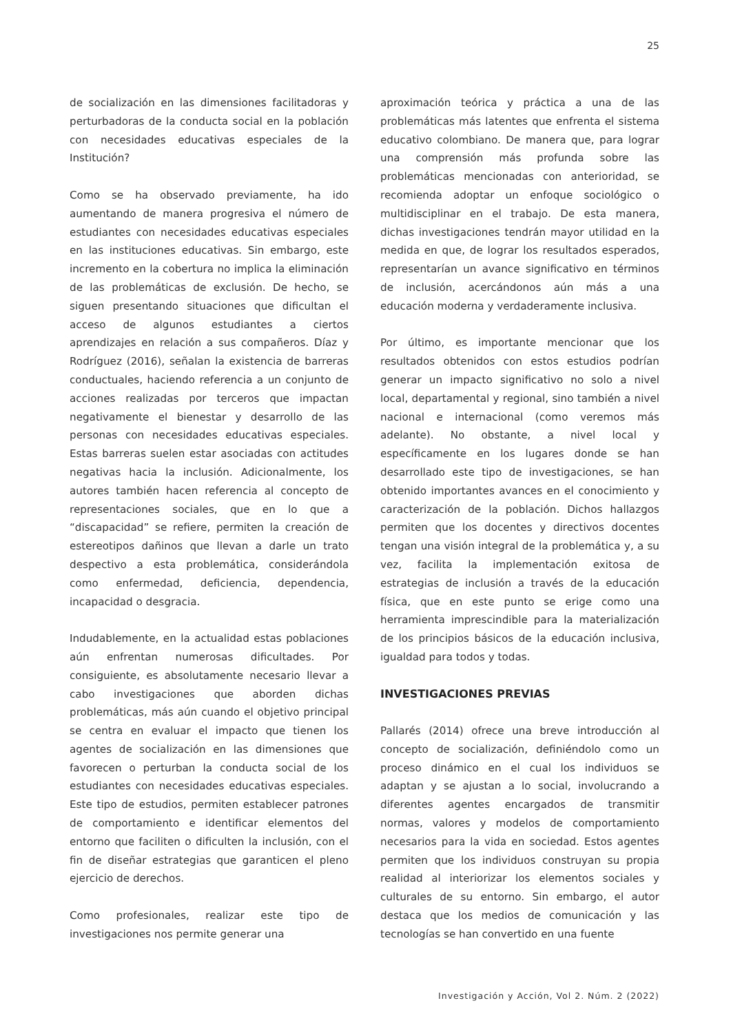25
de socialización en las dimensiones facilitadoras y perturbadoras de la conducta social en la población con necesidades educativas especiales de la Institución?
Como se ha observado previamente, ha ido aumentando de manera progresiva el número de estudiantes con necesidades educativas especiales en las instituciones educativas. Sin embargo, este incremento en la cobertura no implica la eliminación de las problemáticas de exclusión. De hecho, se siguen presentando situaciones que dificultan el acceso de algunos estudiantes a ciertos aprendizajes en relación a sus compañeros. Díaz y Rodríguez (2016), señalan la existencia de barreras conductuales, haciendo referencia a un conjunto de acciones realizadas por terceros que impactan negativamente el bienestar y desarrollo de las personas con necesidades educativas especiales. Estas barreras suelen estar asociadas con actitudes negativas hacia la inclusión. Adicionalmente, los autores también hacen referencia al concepto de representaciones sociales, que en lo que a “discapacidad” se refiere, permiten la creación de estereotipos dañinos que llevan a darle un trato despectivo a esta problemática, considerándola como enfermedad, deficiencia, dependencia, incapacidad o desgracia.
Indudablemente, en la actualidad estas poblaciones aún enfrentan numerosas dificultades. Por consiguiente, es absolutamente necesario llevar a cabo investigaciones que aborden dichas problemáticas, más aún cuando el objetivo principal se centra en evaluar el impacto que tienen los agentes de socialización en las dimensiones que favorecen o perturban la conducta social de los estudiantes con necesidades educativas especiales. Este tipo de estudios, permiten establecer patrones de comportamiento e identificar elementos del entorno que faciliten o dificulten la inclusión, con el fin de diseñar estrategias que garanticen el pleno ejercicio de derechos.
Como profesionales, realizar este tipo de investigaciones nos permite generar una
aproximación teórica y práctica a una de las problemáticas más latentes que enfrenta el sistema educativo colombiano. De manera que, para lograr una comprensión más profunda sobre las problemáticas mencionadas con anterioridad, se recomienda adoptar un enfoque sociológico o multidisciplinar en el trabajo. De esta manera, dichas investigaciones tendrán mayor utilidad en la medida en que, de lograr los resultados esperados, representarían un avance significativo en términos de inclusión, acercándonos aún más a una educación moderna y verdaderamente inclusiva.
Por último, es importante mencionar que los resultados obtenidos con estos estudios podrían generar un impacto significativo no solo a nivel local, departamental y regional, sino también a nivel nacional e internacional (como veremos más adelante). No obstante, a nivel local y específicamente en los lugares donde se han desarrollado este tipo de investigaciones, se han obtenido importantes avances en el conocimiento y caracterización de la población. Dichos hallazgos permiten que los docentes y directivos docentes tengan una visión integral de la problemática y, a su vez, facilita la implementación exitosa de estrategias de inclusión a través de la educación física, que en este punto se erige como una herramienta imprescindible para la materialización de los principios básicos de la educación inclusiva, igualdad para todos y todas.
INVESTIGACIONES PREVIAS
Pallarés (2014) ofrece una breve introducción al concepto de socialización, definiéndolo como un proceso dinámico en el cual los individuos se adaptan y se ajustan a lo social, involucrando a diferentes agentes encargados de transmitir normas, valores y modelos de comportamiento necesarios para la vida en sociedad. Estos agentes permiten que los individuos construyan su propia realidad al interiorizar los elementos sociales y culturales de su entorno. Sin embargo, el autor destaca que los medios de comunicación y las tecnologías se han convertido en una fuente
Investigación y Acción, Vol 2. Núm. 2 (2022)